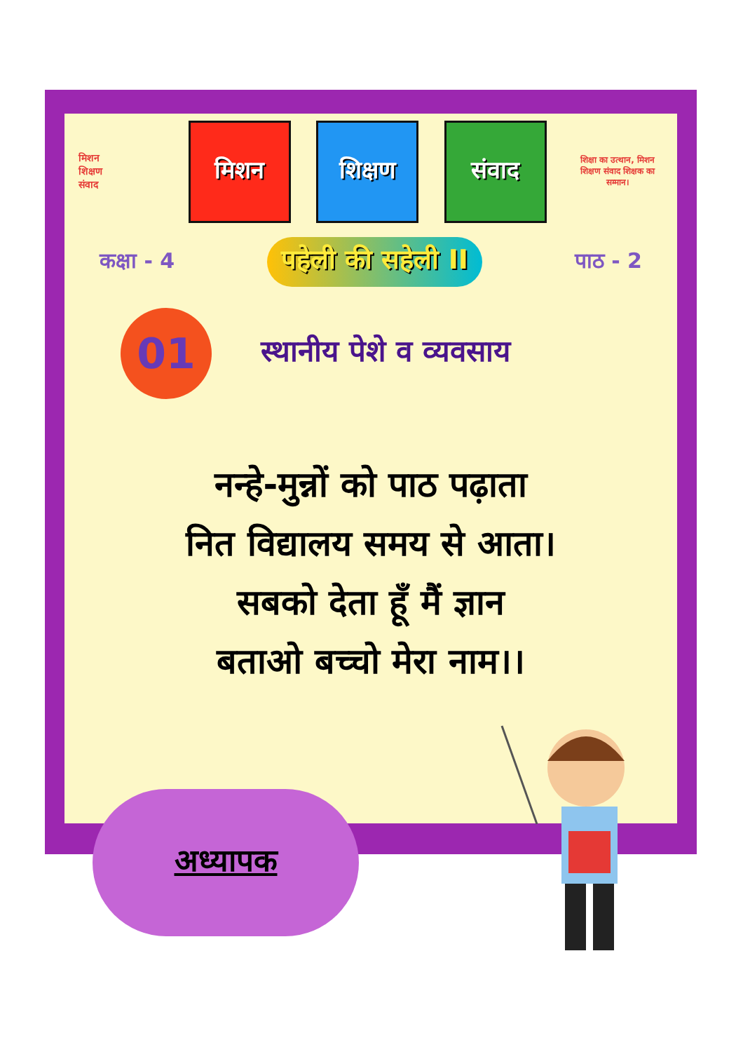मिशन
शिक्षण
संवाद
मिशन शिक्षण संवाद
शिक्षा का उत्थान, मिशन शिक्षण संवाद शिक्षक का सम्मान।
कक्षा - 4 पहेली की सहेली II पाठ - 2
01
स्थानीय पेशे व व्यवसाय
नन्हे-मुन्नों को पाठ पढ़ाता
नित विद्यालय समय से आता।
सबको देता हूँ मैं ज्ञान
बताओ बच्चो मेरा नाम।।
अध्यापक